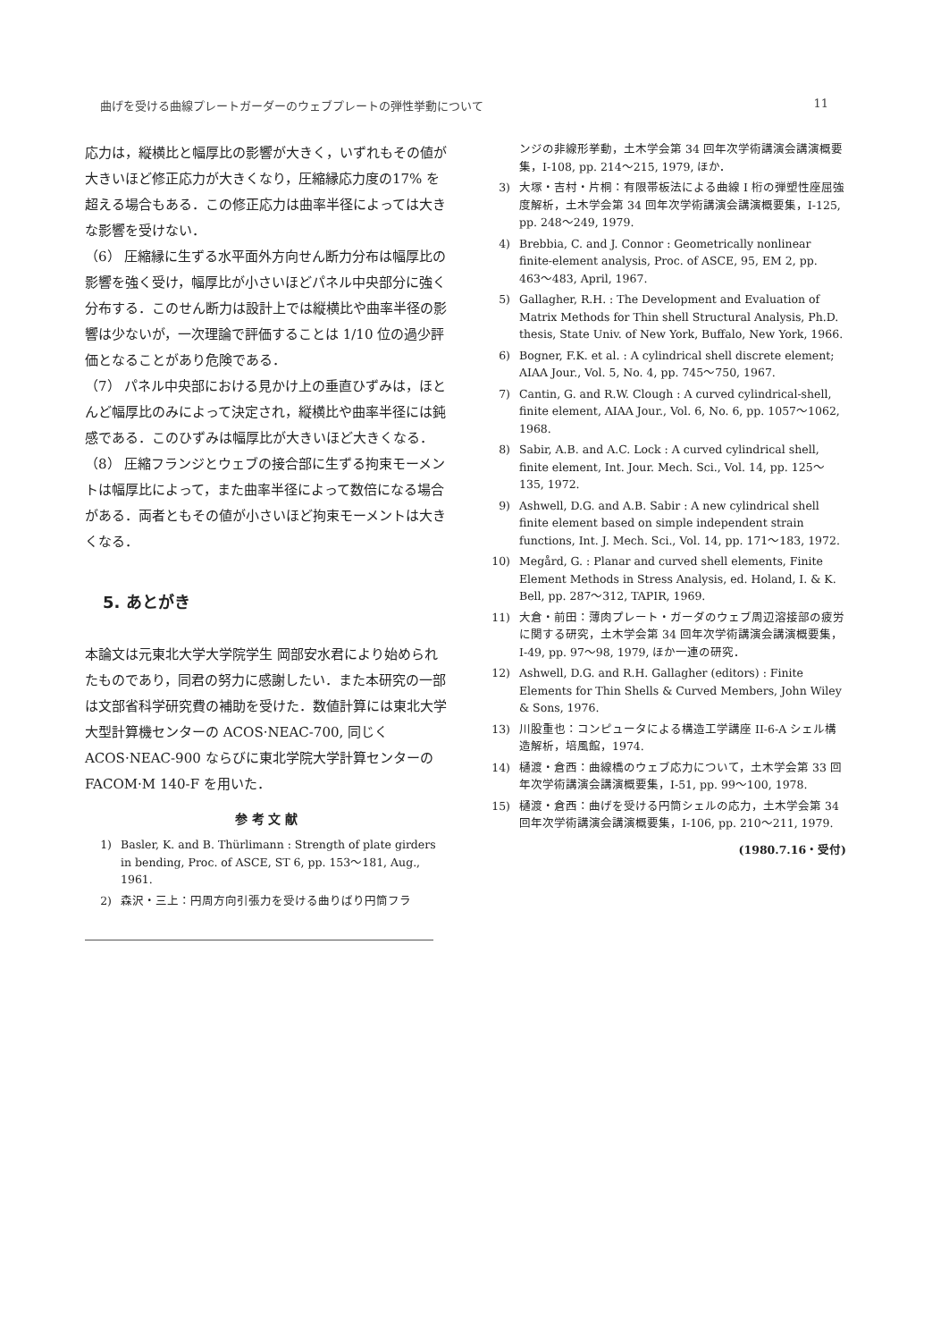曲げを受ける曲線プレートガーダーのウェブプレートの弾性挙動について 11
応力は，縦横比と幅厚比の影響が大きく，いずれもその値が大きいほど修正応力が大きくなり，圧縮縁応力度の17% を超える場合もある．この修正応力は曲率半径によっては大きな影響を受けない．
（6） 圧縮縁に生ずる水平面外方向せん断力分布は幅厚比の影響を強く受け，幅厚比が小さいほどパネル中央部分に強く分布する．このせん断力は設計上では縦横比や曲率半径の影響は少ないが，一次理論で評価することは 1/10 位の過少評価となることがあり危険である．
（7） パネル中央部における見かけ上の垂直ひずみは，ほとんど幅厚比のみによって決定され，縦横比や曲率半径には鈍感である．このひずみは幅厚比が大きいほど大きくなる．
（8） 圧縮フランジとウェブの接合部に生ずる拘束モーメントは幅厚比によって，また曲率半径によって数倍になる場合がある．両者ともその値が小さいほど拘束モーメントは大きくなる．
5. あとがき
本論文は元東北大学大学院学生 岡部安水君により始められたものであり，同君の努力に感謝したい．また本研究の一部は文部省科学研究費の補助を受けた．数値計算には東北大学大型計算機センターの ACOS·NEAC-700, 同じく ACOS·NEAC-900 ならびに東北学院大学計算センターの FACOM·M 140-F を用いた．
参 考 文 献
1) Basler, K. and B. Thürlimann : Strength of plate girders in bending, Proc. of ASCE, ST 6, pp. 153〜181, Aug., 1961.
2) 森沢・三上：円周方向引張力を受ける曲りばり円筒フラ
ンジの非線形挙動，土木学会第 34 回年次学術講演会講演概要集，I-108, pp. 214〜215, 1979, ほか．
3) 大塚・吉村・片桐：有限帯板法による曲線 I 桁の弾塑性座屈強度解析，土木学会第 34 回年次学術講演会講演概要集，I-125, pp. 248〜249, 1979.
4) Brebbia, C. and J. Connor : Geometrically nonlinear finite-element analysis, Proc. of ASCE, 95, EM 2, pp. 463〜483, April, 1967.
5) Gallagher, R.H. : The Development and Evaluation of Matrix Methods for Thin shell Structural Analysis, Ph.D. thesis, State Univ. of New York, Buffalo, New York, 1966.
6) Bogner, F.K. et al. : A cylindrical shell discrete element; AIAA Jour., Vol. 5, No. 4, pp. 745〜750, 1967.
7) Cantin, G. and R.W. Clough : A curved cylindrical-shell, finite element, AIAA Jour., Vol. 6, No. 6, pp. 1057〜1062, 1968.
8) Sabir, A.B. and A.C. Lock : A curved cylindrical shell, finite element, Int. Jour. Mech. Sci., Vol. 14, pp. 125〜135, 1972.
9) Ashwell, D.G. and A.B. Sabir : A new cylindrical shell finite element based on simple independent strain functions, Int. J. Mech. Sci., Vol. 14, pp. 171〜183, 1972.
10) Megård, G. : Planar and curved shell elements, Finite Element Methods in Stress Analysis, ed. Holand, I. & K. Bell, pp. 287〜312, TAPIR, 1969.
11) 大倉・前田：薄肉プレート・ガーダのウェブ周辺溶接部の疲労に関する研究，土木学会第 34 回年次学術講演会講演概要集，I-49, pp. 97〜98, 1979, ほか一連の研究．
12) Ashwell, D.G. and R.H. Gallagher (editors) : Finite Elements for Thin Shells & Curved Members, John Wiley & Sons, 1976.
13) 川股重也：コンピュータによる構造工学講座 II-6-A シェル構造解析，培風館，1974.
14) 樋渡・倉西：曲線橋のウェブ応力について，土木学会第 33 回年次学術講演会講演概要集，I-51, pp. 99〜100, 1978.
15) 樋渡・倉西：曲げを受ける円筒シェルの応力，土木学会第 34 回年次学術講演会講演概要集，I-106, pp. 210〜211, 1979.
(1980.7.16・受付)